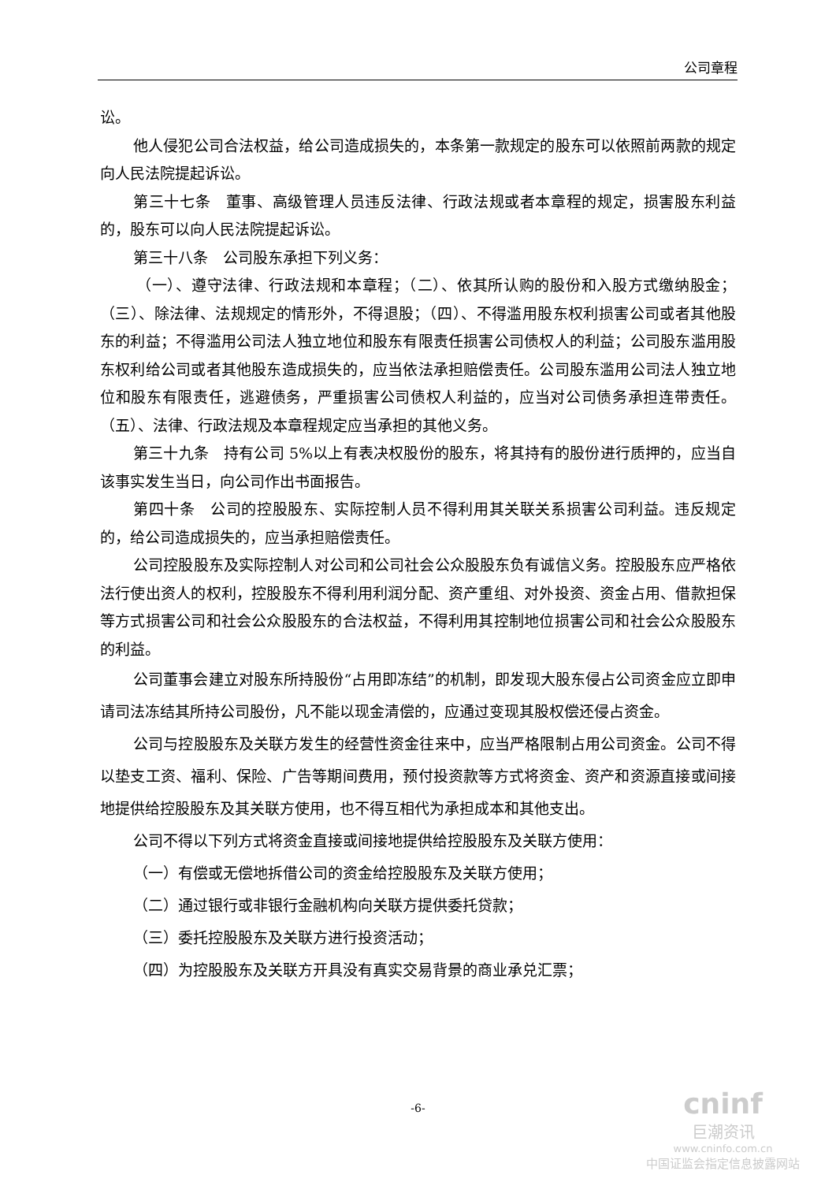公司章程
讼。
他人侵犯公司合法权益，给公司造成损失的，本条第一款规定的股东可以依照前两款的规定向人民法院提起诉讼。
第三十七条　董事、高级管理人员违反法律、行政法规或者本章程的规定，损害股东利益的，股东可以向人民法院提起诉讼。
第三十八条　公司股东承担下列义务：
（一）、遵守法律、行政法规和本章程；（二）、依其所认购的股份和入股方式缴纳股金；（三）、除法律、法规规定的情形外，不得退股；（四）、不得滥用股东权利损害公司或者其他股东的利益；不得滥用公司法人独立地位和股东有限责任损害公司债权人的利益；公司股东滥用股东权利给公司或者其他股东造成损失的，应当依法承担赔偿责任。公司股东滥用公司法人独立地位和股东有限责任，逃避债务，严重损害公司债权人利益的，应当对公司债务承担连带责任。（五）、法律、行政法规及本章程规定应当承担的其他义务。
第三十九条　持有公司 5%以上有表决权股份的股东，将其持有的股份进行质押的，应当自该事实发生当日，向公司作出书面报告。
第四十条　公司的控股股东、实际控制人员不得利用其关联关系损害公司利益。违反规定的，给公司造成损失的，应当承担赔偿责任。
公司控股股东及实际控制人对公司和公司社会公众股股东负有诚信义务。控股股东应严格依法行使出资人的权利，控股股东不得利用利润分配、资产重组、对外投资、资金占用、借款担保等方式损害公司和社会公众股股东的合法权益，不得利用其控制地位损害公司和社会公众股股东的利益。
公司董事会建立对股东所持股份“占用即冻结”的机制，即发现大股东侵占公司资金应立即申请司法冻结其所持公司股份，凡不能以现金清偿的，应通过变现其股权偿还侵占资金。
公司与控股股东及关联方发生的经营性资金往来中，应当严格限制占用公司资金。公司不得以垫支工资、福利、保险、广告等期间费用，预付投资款等方式将资金、资产和资源直接或间接地提供给控股股东及其关联方使用，也不得互相代为承担成本和其他支出。
公司不得以下列方式将资金直接或间接地提供给控股股东及关联方使用：
（一）有偿或无偿地拆借公司的资金给控股股东及关联方使用；
（二）通过银行或非银行金融机构向关联方提供委托贷款；
（三）委托控股股东及关联方进行投资活动；
（四）为控股股东及关联方开具没有真实交易背景的商业承兑汇票；
-6-
cninf
巨潮资讯
www.cninfo.com.cn
中国证监会指定信息披露网站